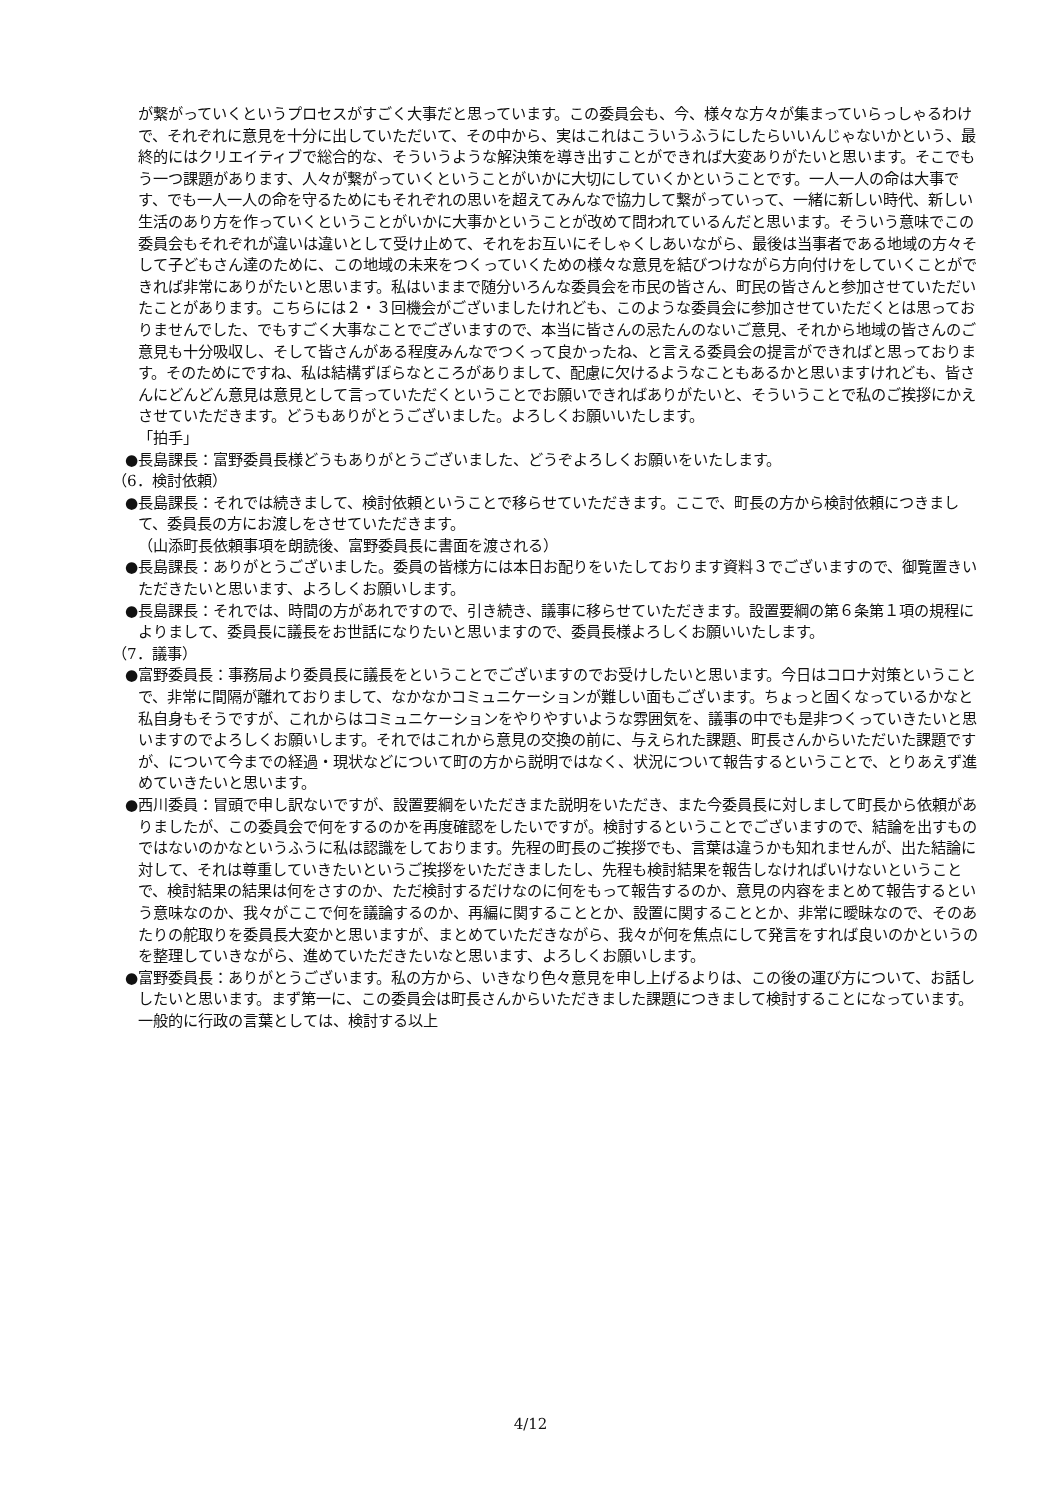が繋がっていくというプロセスがすごく大事だと思っています。この委員会も、今、様々な方々が集まっていらっしゃるわけで、それぞれに意見を十分に出していただいて、その中から、実はこれはこういうふうにしたらいいんじゃないかという、最終的にはクリエイティブで総合的な、そういうような解決策を導き出すことができれば大変ありがたいと思います。そこでもう一つ課題があります、人々が繋がっていくということがいかに大切にしていくかということです。一人一人の命は大事です、でも一人一人の命を守るためにもそれぞれの思いを超えてみんなで協力して繋がっていって、一緒に新しい時代、新しい生活のあり方を作っていくということがいかに大事かということが改めて問われているんだと思います。そういう意味でこの委員会もそれぞれが違いは違いとして受け止めて、それをお互いにそしゃくしあいながら、最後は当事者である地域の方々そして子どもさん達のために、この地域の未来をつくっていくための様々な意見を結びつけながら方向付けをしていくことができれば非常にありがたいと思います。私はいままで随分いろんな委員会を市民の皆さん、町民の皆さんと参加させていただいたことがあります。こちらには２・３回機会がございましたけれども、このような委員会に参加させていただくとは思っておりませんでした、でもすごく大事なことでございますので、本当に皆さんの忌たんのないご意見、それから地域の皆さんのご意見も十分吸収し、そして皆さんがある程度みんなでつくって良かったね、と言える委員会の提言ができればと思っております。そのためにですね、私は結構ずぼらなところがありまして、配慮に欠けるようなこともあるかと思いますけれども、皆さんにどんどん意見は意見として言っていただくということでお願いできればありがたいと、そういうことで私のご挨拶にかえさせていただきます。どうもありがとうございました。よろしくお願いいたします。
「拍手」
●長島課長：富野委員長様どうもありがとうございました、どうぞよろしくお願いをいたします。
（6．検討依頼）
●長島課長：それでは続きまして、検討依頼ということで移らせていただきます。ここで、町長の方から検討依頼につきまして、委員長の方にお渡しをさせていただきます。
（山添町長依頼事項を朗読後、富野委員長に書面を渡される）
●長島課長：ありがとうございました。委員の皆様方には本日お配りをいたしております資料３でございますので、御覧置きいただきたいと思います、よろしくお願いします。
●長島課長：それでは、時間の方があれですので、引き続き、議事に移らせていただきます。設置要綱の第６条第１項の規程によりまして、委員長に議長をお世話になりたいと思いますので、委員長様よろしくお願いいたします。
（7．議事）
●富野委員長：事務局より委員長に議長をということでございますのでお受けしたいと思います。今日はコロナ対策ということで、非常に間隔が離れておりまして、なかなかコミュニケーションが難しい面もございます。ちょっと固くなっているかなと私自身もそうですが、これからはコミュニケーションをやりやすいような雰囲気を、議事の中でも是非つくっていきたいと思いますのでよろしくお願いします。それではこれから意見の交換の前に、与えられた課題、町長さんからいただいた課題ですが、について今までの経過・現状などについて町の方から説明ではなく、状況について報告するということで、とりあえず進めていきたいと思います。
●西川委員：冒頭で申し訳ないですが、設置要綱をいただきまた説明をいただき、また今委員長に対しまして町長から依頼がありましたが、この委員会で何をするのかを再度確認をしたいですが。検討するということでございますので、結論を出すものではないのかなというふうに私は認識をしております。先程の町長のご挨拶でも、言葉は違うかも知れませんが、出た結論に対して、それは尊重していきたいというご挨拶をいただきましたし、先程も検討結果を報告しなければいけないということで、検討結果の結果は何をさすのか、ただ検討するだけなのに何をもって報告するのか、意見の内容をまとめて報告するという意味なのか、我々がここで何を議論するのか、再編に関することとか、設置に関することとか、非常に曖昧なので、そのあたりの舵取りを委員長大変かと思いますが、まとめていただきながら、我々が何を焦点にして発言をすれば良いのかというのを整理していきながら、進めていただきたいなと思います、よろしくお願いします。
●富野委員長：ありがとうございます。私の方から、いきなり色々意見を申し上げるよりは、この後の運び方について、お話ししたいと思います。まず第一に、この委員会は町長さんからいただきました課題につきまして検討することになっています。一般的に行政の言葉としては、検討する以上
4/12